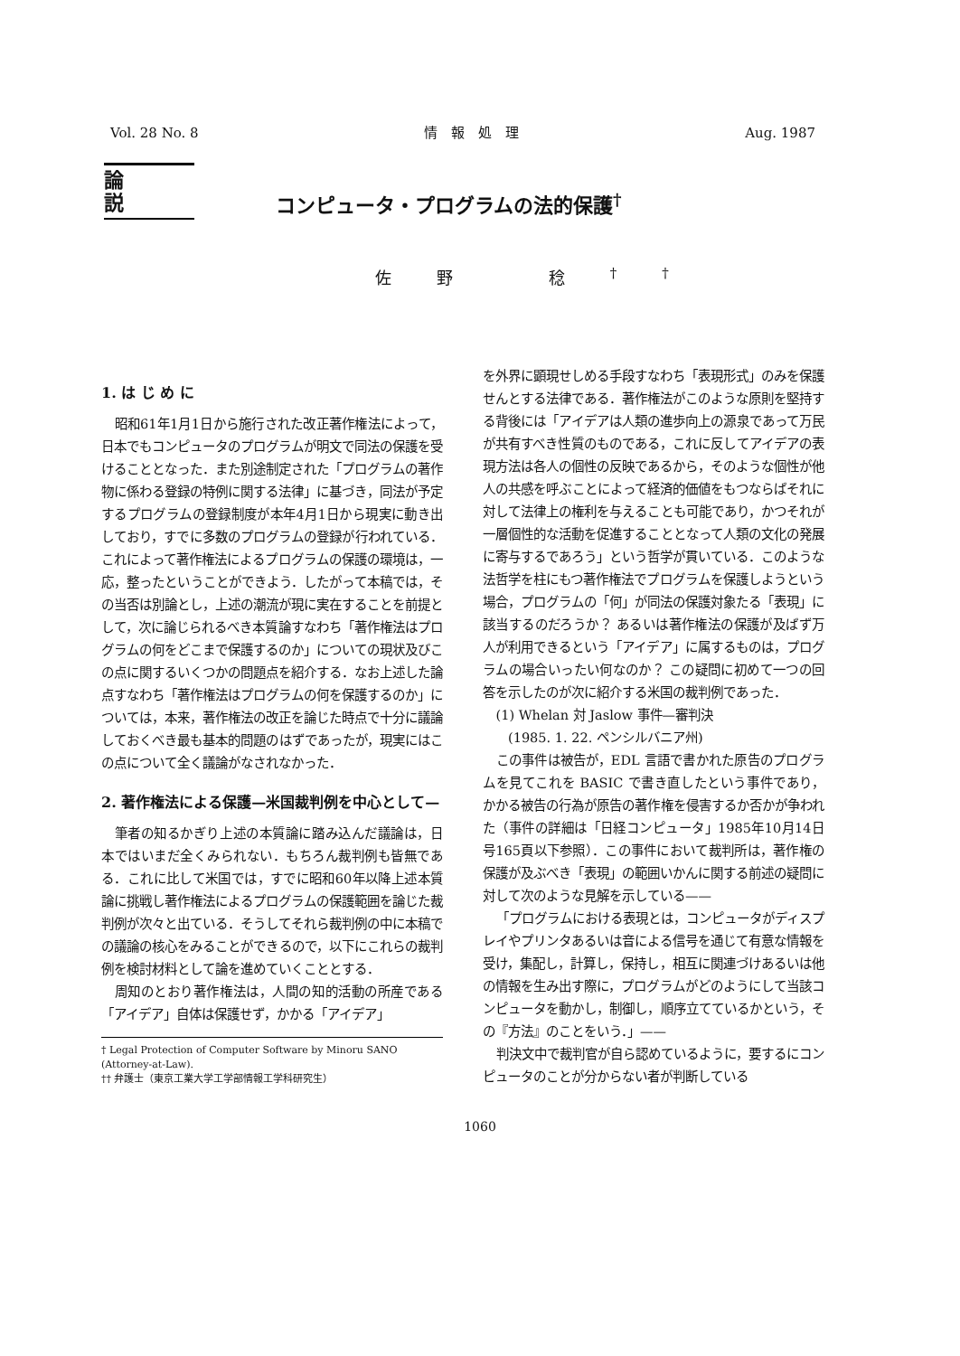Vol. 28 No. 8 情　報　処　理 Aug. 1987
論説
コンピュータ・プログラムの法的保護<sup>†</sup>
佐野 稔<sup>††</sup>
1. は じ め に
昭和61年1月1日から施行された改正著作権法によって，日本でもコンピュータのプログラムが明文で同法の保護を受けることとなった．また別途制定された「プログラムの著作物に係わる登録の特例に関する法律」に基づき，同法が予定するプログラムの登録制度が本年4月1日から現実に動き出しており，すでに多数のプログラムの登録が行われている．これによって著作権法によるプログラムの保護の環境は，一応，整ったということができよう．したがって本稿では，その当否は別論とし，上述の潮流が現に実在することを前提として，次に論じられるべき本質論すなわち「著作権法はプログラムの何をどこまで保護するのか」についての現状及びこの点に関するいくつかの問題点を紹介する．なお上述した論点すなわち「著作権法はプログラムの何を保護するのか」については，本来，著作権法の改正を論じた時点で十分に議論しておくべき最も基本的問題のはずであったが，現実にはこの点について全く議論がなされなかった．
2. 著作権法による保護—米国裁判例を中心として—
筆者の知るかぎり上述の本質論に踏み込んだ議論は，日本ではいまだ全くみられない．もちろん裁判例も皆無である．これに比して米国では，すでに昭和60年以降上述本質論に挑戦し著作権法によるプログラムの保護範囲を論じた裁判例が次々と出ている．そうしてそれら裁判例の中に本稿での議論の核心をみることができるので，以下にこれらの裁判例を検討材料として論を進めていくこととする．
周知のとおり著作権法は，人間の知的活動の所産である「アイデア」自体は保護せず，かかる「アイデア」
† Legal Protection of Computer Software by Minoru SANO (Attorney-at-Law).
†† 弁護士（東京工業大学工学部情報工学科研究生）
を外界に顕現せしめる手段すなわち「表現形式」のみを保護せんとする法律である．著作権法がこのような原則を堅持する背後には「アイデアは人類の進歩向上の源泉であって万民が共有すべき性質のものである，これに反してアイデアの表現方法は各人の個性の反映であるから，そのような個性が他人の共感を呼ぶことによって経済的価値をもつならばそれに対して法律上の権利を与えることも可能であり，かつそれが一層個性的な活動を促進することとなって人類の文化の発展に寄与するであろう」という哲学が貫いている．このような法哲学を柱にもつ著作権法でプログラムを保護しようという場合，プログラムの「何」が同法の保護対象たる「表現」に該当するのだろうか？ あるいは著作権法の保護が及ばず万人が利用できるという「アイデア」に属するものは，プログラムの場合いったい何なのか？ この疑問に初めて一つの回答を示したのが次に紹介する米国の裁判例であった．
(1) Whelan 対 Jaslow 事件—審判決
　　(1985. 1. 22. ペンシルバニア州)
この事件は被告が，EDL 言語で書かれた原告のプログラムを見てこれを BASIC で書き直したという事件であり，かかる被告の行為が原告の著作権を侵害するか否かが争われた（事件の詳細は「日経コンピュータ」1985年10月14日号165頁以下参照）．この事件において裁判所は，著作権の保護が及ぶべき「表現」の範囲いかんに関する前述の疑問に対して次のような見解を示している——
「プログラムにおける表現とは，コンピュータがディスプレイやプリンタあるいは音による信号を通じて有意な情報を受け，集配し，計算し，保持し，相互に関連づけあるいは他の情報を生み出す際に，プログラムがどのようにして当該コンピュータを動かし，制御し，順序立てているかという，その『方法』のことをいう．」——
判決文中で裁判官が自ら認めているように，要するにコンピュータのことが分からない者が判断している
1060